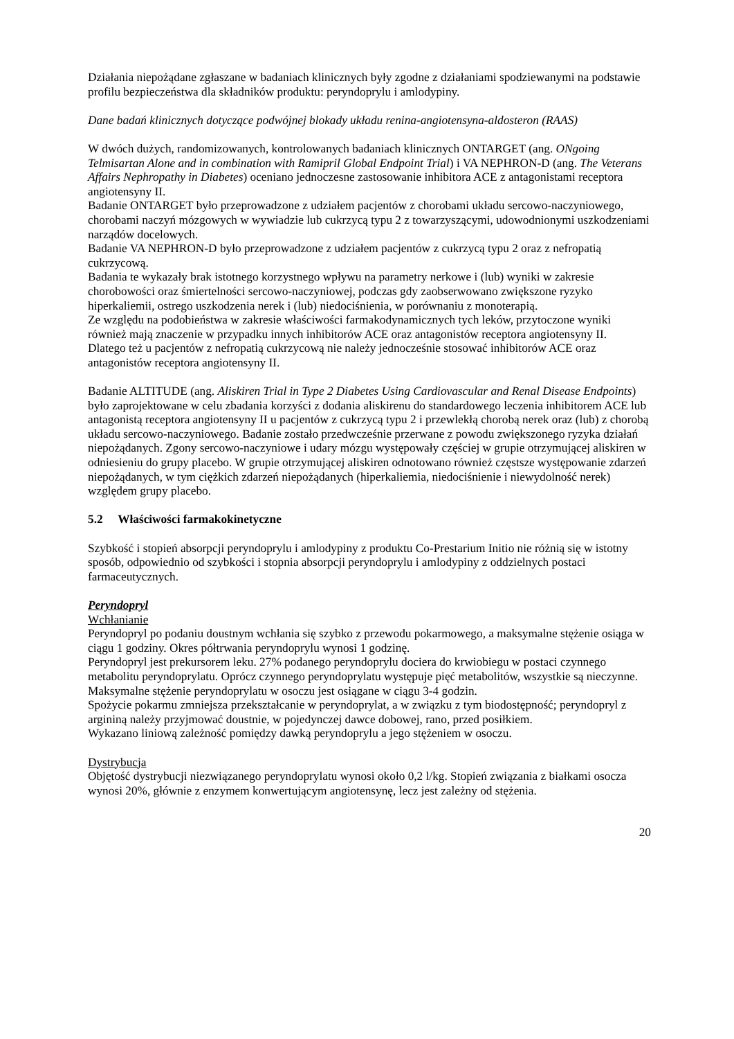Działania niepożądane zgłaszane w badaniach klinicznych były zgodne z działaniami spodziewanymi na podstawie profilu bezpieczeństwa dla składników produktu: peryndoprylu i amlodypiny.
Dane badań klinicznych dotyczące podwójnej blokady układu renina-angiotensyna-aldosteron (RAAS)
W dwóch dużych, randomizowanych, kontrolowanych badaniach klinicznych ONTARGET (ang. ONgoing Telmisartan Alone and in combination with Ramipril Global Endpoint Trial) i VA NEPHRON-D (ang. The Veterans Affairs Nephropathy in Diabetes) oceniano jednoczesne zastosowanie inhibitora ACE z antagonistami receptora angiotensyny II.
Badanie ONTARGET było przeprowadzone z udziałem pacjentów z chorobami układu sercowo-naczyniowego, chorobami naczyń mózgowych w wywiadzie lub cukrzycą typu 2 z towarzyszącymi, udowodnionymi uszkodzeniami narządów docelowych.
Badanie VA NEPHRON-D było przeprowadzone z udziałem pacjentów z cukrzycą typu 2 oraz z nefropatią cukrzycową.
Badania te wykazały brak istotnego korzystnego wpływu na parametry nerkowe i (lub) wyniki w zakresie chorobowości oraz śmiertelności sercowo-naczyniowej, podczas gdy zaobserwowano zwiększone ryzyko hiperkaliemii, ostrego uszkodzenia nerek i (lub) niedociśnienia, w porównaniu z monoterapią.
Ze względu na podobieństwa w zakresie właściwości farmakodynamicznych tych leków, przytoczone wyniki również mają znaczenie w przypadku innych inhibitorów ACE oraz antagonistów receptora angiotensyny II.
Dlatego też u pacjentów z nefropatią cukrzycową nie należy jednocześnie stosować inhibitorów ACE oraz antagonistów receptora angiotensyny II.
Badanie ALTITUDE (ang. Aliskiren Trial in Type 2 Diabetes Using Cardiovascular and Renal Disease Endpoints) było zaprojektowane w celu zbadania korzyści z dodania aliskirenu do standardowego leczenia inhibitorem ACE lub antagonistą receptora angiotensyny II u pacjentów z cukrzycą typu 2 i przewlekłą chorobą nerek oraz (lub) z chorobą układu sercowo-naczyniowego. Badanie zostało przedwcześnie przerwane z powodu zwiększonego ryzyka działań niepożądanych. Zgony sercowo-naczyniowe i udary mózgu występowały częściej w grupie otrzymującej aliskiren w odniesieniu do grupy placebo. W grupie otrzymującej aliskiren odnotowano również częstsze występowanie zdarzeń niepożądanych, w tym ciężkich zdarzeń niepożądanych (hiperkaliemia, niedociśnienie i niewydolność nerek) względem grupy placebo.
5.2 Właściwości farmakokinetyczne
Szybkość i stopień absorpcji peryndoprylu i amlodypiny z produktu Co-Prestarium Initio nie różnią się w istotny sposób, odpowiednio od szybkości i stopnia absorpcji peryndoprylu i amlodypiny z oddzielnych postaci farmaceutycznych.
Peryndopryl
Wchłanianie
Peryndopryl po podaniu doustnym wchłania się szybko z przewodu pokarmowego, a maksymalne stężenie osiąga w ciągu 1 godziny. Okres półtrwania peryndoprylu wynosi 1 godzinę.
Peryndopryl jest prekursorem leku. 27% podanego peryndoprylu dociera do krwiobiegu w postaci czynnego metabolitu peryndoprylatu. Oprócz czynnego peryndoprylatu występuje pięć metabolitów, wszystkie są nieczynne. Maksymalne stężenie peryndoprylatu w osoczu jest osiągane w ciągu 3-4 godzin.
Spożycie pokarmu zmniejsza przekształcanie w peryndoprylat, a w związku z tym biodostępność; peryndopryl z argininą należy przyjmować doustnie, w pojedynczej dawce dobowej, rano, przed posiłkiem.
Wykazano liniową zależność pomiędzy dawką peryndoprylu a jego stężeniem w osoczu.
Dystrybucja
Objętość dystrybucji niezwiązanego peryndoprylatu wynosi około 0,2 l/kg. Stopień związania z białkami osocza wynosi 20%, głównie z enzymem konwertującym angiotensynę, lecz jest zależny od stężenia.
20